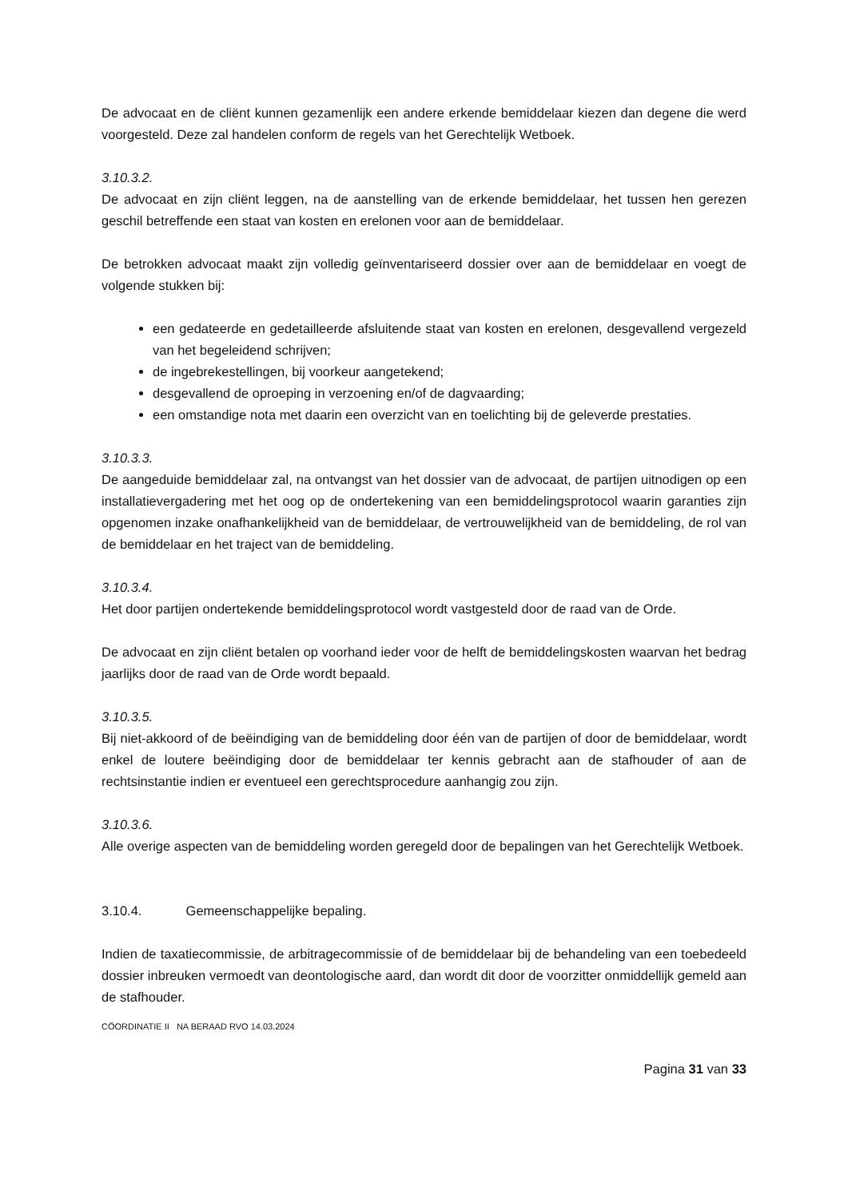De advocaat en de cliënt kunnen gezamenlijk een andere erkende bemiddelaar kiezen dan degene die werd voorgesteld. Deze zal handelen conform de regels van het Gerechtelijk Wetboek.
3.10.3.2.
De advocaat en zijn cliënt leggen, na de aanstelling van de erkende bemiddelaar, het tussen hen gerezen geschil betreffende een staat van kosten en erelonen voor aan de bemiddelaar.
De betrokken advocaat maakt zijn volledig geïnventariseerd dossier over aan de bemiddelaar en voegt de volgende stukken bij:
een gedateerde en gedetailleerde afsluitende staat van kosten en erelonen, desgevallend vergezeld van het begeleidend schrijven;
de ingebrekestellingen, bij voorkeur aangetekend;
desgevallend de oproeping in verzoening en/of de dagvaarding;
een omstandige nota met daarin een overzicht van en toelichting bij de geleverde prestaties.
3.10.3.3.
De aangeduide bemiddelaar zal, na ontvangst van het dossier van de advocaat, de partijen uitnodigen op een installatievergadering met het oog op de ondertekening van een bemiddelingsprotocol waarin garanties zijn opgenomen inzake onafhankelijkheid van de bemiddelaar, de vertrouwelijkheid van de bemiddeling, de rol van de bemiddelaar en het traject van de bemiddeling.
3.10.3.4.
Het door partijen ondertekende bemiddelingsprotocol wordt vastgesteld door de raad van de Orde.
De advocaat en zijn cliënt betalen op voorhand ieder voor de helft de bemiddelingskosten waarvan het bedrag jaarlijks door de raad van de Orde wordt bepaald.
3.10.3.5.
Bij niet-akkoord of de beëindiging van de bemiddeling door één van de partijen of door de bemiddelaar, wordt enkel de loutere beëindiging door de bemiddelaar ter kennis gebracht aan de stafhouder of aan de rechtsinstantie indien er eventueel een gerechtsprocedure aanhangig zou zijn.
3.10.3.6.
Alle overige aspecten van de bemiddeling worden geregeld door de bepalingen van het Gerechtelijk Wetboek.
3.10.4. Gemeenschappelijke bepaling.
Indien de taxatiecommissie, de arbitragecommissie of de bemiddelaar bij de behandeling van een toebedeeld dossier inbreuken vermoedt van deontologische aard, dan wordt dit door de voorzitter onmiddellijk gemeld aan de stafhouder.
CÖORDINATIE II NA BERAAD RVO 14.03.2024
Pagina 31 van 33